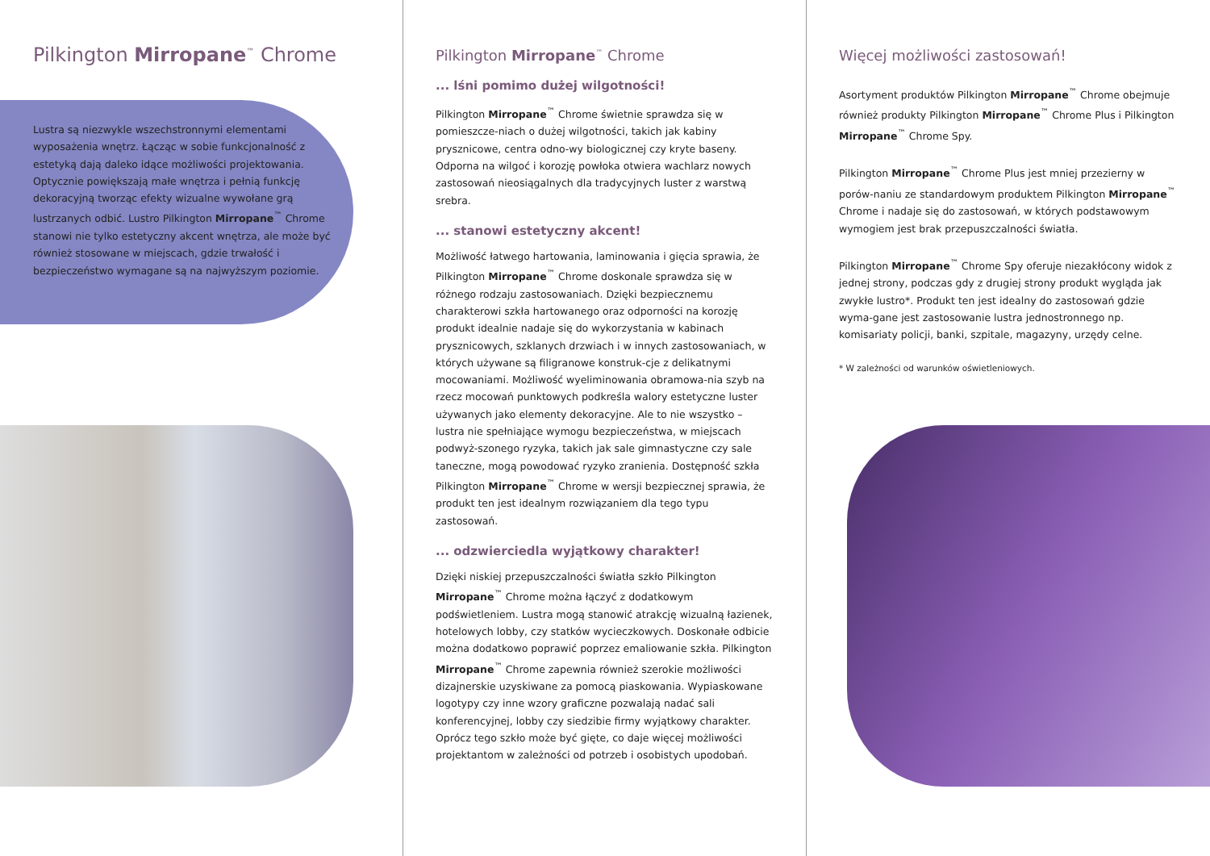Pilkington Mirropane<sup>™</sup> Chrome
Lustra są niezwykle wszechstronnymi elementami wyposażenia wnętrz. Łącząc w sobie funkcjonalność z estetyką dają daleko idące możliwości projektowania. Optycznie powiększają małe wnętrza i pełnią funkcję dekoracyjną tworząc efekty wizualne wywołane grą lustrzanych odbić. Lustro Pilkington Mirropane<sup>™</sup> Chrome stanowi nie tylko estetyczny akcent wnętrza, ale może być również stosowane w miejscach, gdzie trwałość i bezpieczeństwo wymagane są na najwyższym poziomie.
Pilkington Mirropane<sup>™</sup> Chrome
... lśni pomimo dużej wilgotności!
Pilkington Mirropane<sup>™</sup> Chrome świetnie sprawdza się w pomieszcze-niach o dużej wilgotności, takich jak kabiny prysznicowe, centra odno-wy biologicznej czy kryte baseny. Odporna na wilgoć i korozję powłoka otwiera wachlarz nowych zastosowań nieosiągalnych dla tradycyjnych luster z warstwą srebra.
... stanowi estetyczny akcent!
Możliwość łatwego hartowania, laminowania i gięcia sprawia, że Pilkington Mirropane<sup>™</sup> Chrome doskonale sprawdza się w różnego rodzaju zastosowaniach. Dzięki bezpiecznemu charakterowi szkła hartowanego oraz odporności na korozję produkt idealnie nadaje się do wykorzystania w kabinach prysznicowych, szklanych drzwiach i w innych zastosowaniach, w których używane są filigranowe konstruk-cje z delikatnymi mocowaniami. Możliwość wyeliminowania obramowa-nia szyb na rzecz mocowań punktowych podkreśla walory estetyczne luster używanych jako elementy dekoracyjne. Ale to nie wszystko – lustra nie spełniające wymogu bezpieczeństwa, w miejscach podwyż-szonego ryzyka, takich jak sale gimnastyczne czy sale taneczne, mogą powodować ryzyko zranienia. Dostępność szkła Pilkington Mirropane<sup>™</sup> Chrome w wersji bezpiecznej sprawia, że produkt ten jest idealnym rozwiązaniem dla tego typu zastosowań.
... odzwierciedla wyjątkowy charakter!
Dzięki niskiej przepuszczalności światła szkło Pilkington Mirropane<sup>™</sup> Chrome można łączyć z dodatkowym podświetleniem. Lustra mogą stanowić atrakcję wizualną łazienek, hotelowych lobby, czy statków wycieczkowych. Doskonałe odbicie można dodatkowo poprawić poprzez emaliowanie szkła. Pilkington Mirropane<sup>™</sup> Chrome zapewnia również szerokie możliwości dizajnerskie uzyskiwane za pomocą piaskowania. Wypiaskowane logotypy czy inne wzory graficzne pozwalają nadać sali konferencyjnej, lobby czy siedzibie firmy wyjątkowy charakter. Oprócz tego szkło może być gięte, co daje więcej możliwości projektantom w zależności od potrzeb i osobistych upodobań.
Więcej możliwości zastosowań!
Asortyment produktów Pilkington Mirropane<sup>™</sup> Chrome obejmuje również produkty Pilkington Mirropane<sup>™</sup> Chrome Plus i Pilkington Mirropane<sup>™</sup> Chrome Spy.
Pilkington Mirropane<sup>™</sup> Chrome Plus jest mniej przezierny w porów-naniu ze standardowym produktem Pilkington Mirropane<sup>™</sup> Chrome i nadaje się do zastosowań, w których podstawowym wymogiem jest brak przepuszczalności światła.
Pilkington Mirropane<sup>™</sup> Chrome Spy oferuje niezakłócony widok z jednej strony, podczas gdy z drugiej strony produkt wygląda jak zwykłe lustro*. Produkt ten jest idealny do zastosowań gdzie wyma-gane jest zastosowanie lustra jednostronnego np. komisariaty policji, banki, szpitale, magazyny, urzędy celne.
* W zależności od warunków oświetleniowych.